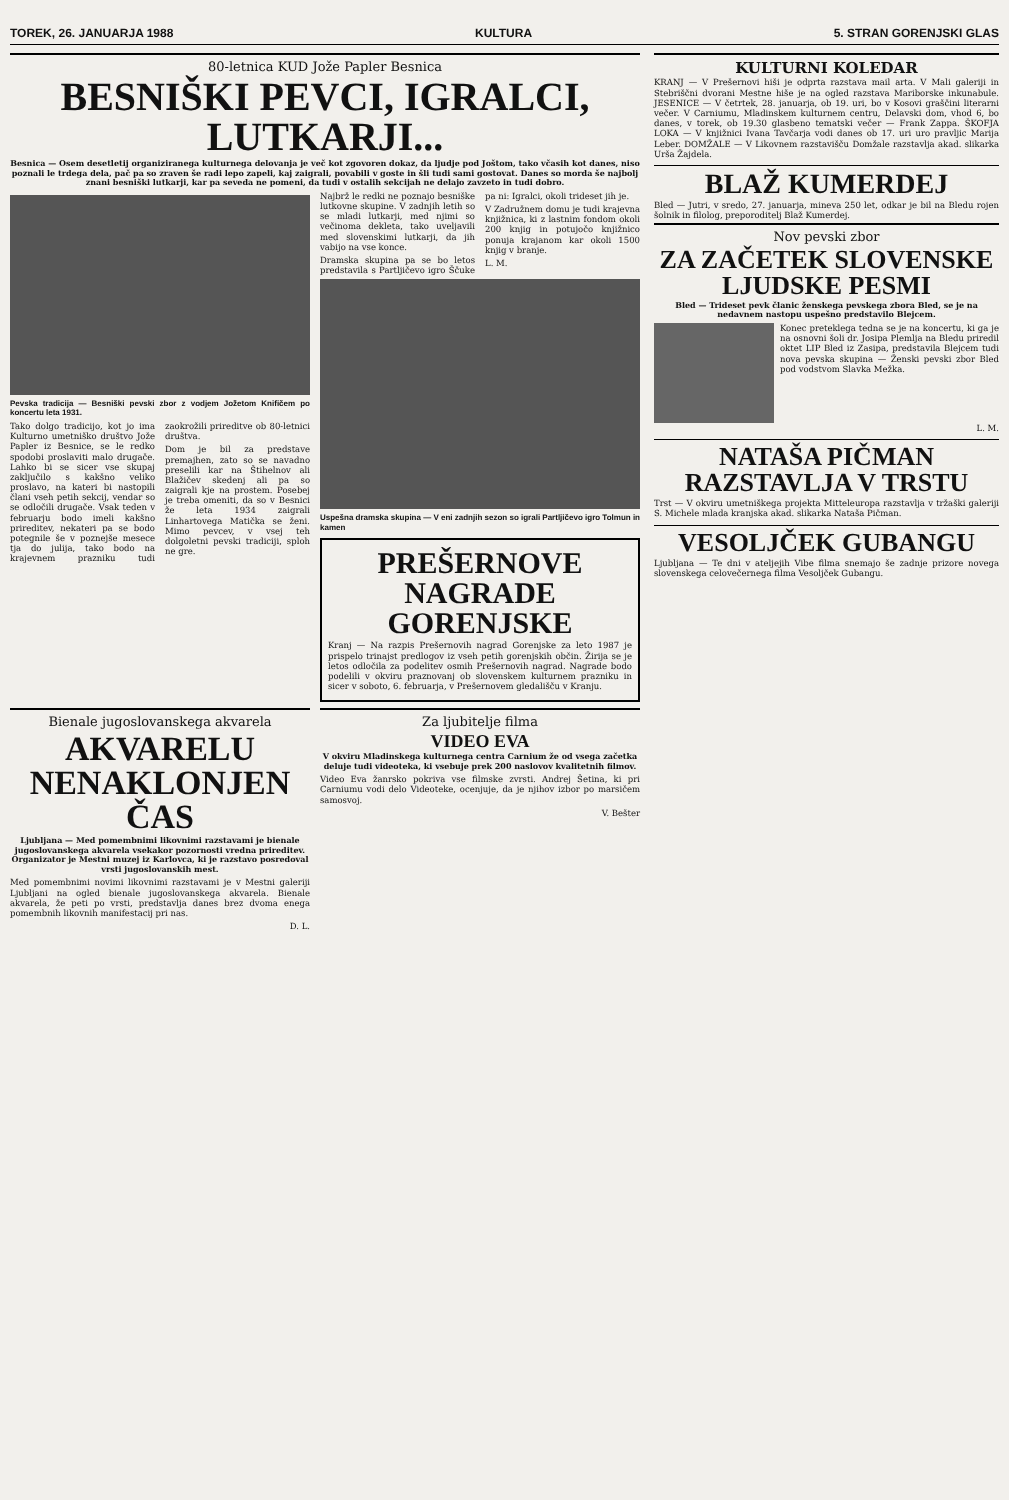TOREK, 26. JANUARJA 1988 KULTURA 5. STRAN GORENJSKI GLAS
80-letnica KUD Jože Papler Besnica
BESNIŠKI PEVCI, IGRALCI, LUTKARJI...
Besnica — Osem desetletij organiziranega kulturnega delovanja je več kot zgovoren dokaz, da ljudje pod Joštom, tako včasih kot danes, niso poznali le trdega dela, pač pa so zraven še radi lepo zapeli, kaj zaigrali, povabili v goste in šli tudi sami gostovat. Danes so morda še najbolj znani besniški lutkarji, kar pa seveda ne pomeni, da tudi v ostalih sekcijah ne delajo zavzeto in tudi dobro.
Pevska tradicija — Besniški pevski zbor z vodjem Jožetom Knifičem po koncertu leta 1931.
Tako dolgo tradicijo, kot jo ima Kulturno umetniško društvo Jože Papler iz Besnice, se le redko spodobi proslaviti malo drugače. Lahko bi se sicer vse skupaj zaključilo s kakšno veliko proslavo, na kateri bi nastopili člani vseh petih sekcij, vendar so se odločili drugače. Vsak teden v februarju bodo imeli kakšno prireditev, nekateri pa se bodo potegnile še v poznejše mesece tja do julija, tako bodo na krajevnem prazniku tudi zaokrožili prireditve ob 80-letnici društva.
Dom je bil za predstave premajhen, zato so se navadno preselili kar na Štihelnov ali Blažičev skedenj ali pa so zaigrali kje na prostem. Posebej je treba omeniti, da so v Besnici že leta 1934 zaigrali Linhartovega Matička se ženi. Mimo pevcev, v vsej teh dolgoletni pevski tradiciji, sploh ne gre.
Najbrž le redki ne poznajo besniške lutkovne skupine. V zadnjih letih so se mladi lutkarji, med njimi so večinoma dekleta, tako uveljavili med slovenskimi lutkarji, da jih vabijo na vse konce.
Dramska skupina pa se bo letos predstavila s Partljičevo igro Ščuke pa ni: Igralci, okoli trideset jih je.
V Zadružnem domu je tudi krajevna knjižnica, ki z lastnim fondom okoli 200 knjig in potujočo knjižnico ponuja krajanom kar okoli 1500 knjig v branje.
L. M.
Uspešna dramska skupina — V eni zadnjih sezon so igrali Partljičevo igro Tolmun in kamen
PREŠERNOVE NAGRADE GORENJSKE
Kranj — Na razpis Prešernovih nagrad Gorenjske za leto 1987 je prispelo trinajst predlogov iz vseh petih gorenjskih občin. Žirija se je letos odločila za podelitev osmih Prešernovih nagrad. Nagrade bodo podelili v okviru praznovanj ob slovenskem kulturnem prazniku in sicer v soboto, 6. februarja, v Prešernovem gledališču v Kranju.
Bienale jugoslovanskega akvarela
AKVARELU NENAKLONJEN ČAS
Ljubljana — Med pomembnimi likovnimi razstavami je bienale jugoslovanskega akvarela vsekakor pozornosti vredna prireditev. Organizator je Mestni muzej iz Karlovca, ki je razstavo posredoval vrsti jugoslovanskih mest.
Med pomembnimi novimi likovnimi razstavami je v Mestni galeriji Ljubljani na ogled bienale jugoslovanskega akvarela. Bienale akvarela, že peti po vrsti, predstavlja danes brez dvoma enega pomembnih likovnih manifestacij pri nas.
D. L.
Za ljubitelje filma
VIDEO EVA
V okviru Mladinskega kulturnega centra Carnium že od vsega začetka deluje tudi videoteka, ki vsebuje prek 200 naslovov kvalitetnih filmov.
Video Eva žanrsko pokriva vse filmske zvrsti. Andrej Šetina, ki pri Carniumu vodi delo Videoteke, ocenjuje, da je njihov izbor po marsičem samosvoj.
V. Bešter
KULTURNI KOLEDAR
KRANJ — V Prešernovi hiši je odprta razstava mail arta. V Mali galeriji in Stebriščni dvorani Mestne hiše je na ogled razstava Mariborske inkunabule. JESENICE — V četrtek, 28. januarja, ob 19. uri, bo v Kosovi graščini literarni večer. V Carniumu, Mladinskem kulturnem centru, Delavski dom, vhod 6, bo danes, v torek, ob 19.30 glasbeno tematski večer — Frank Zappa. ŠKOFJA LOKA — V knjižnici Ivana Tavčarja vodi danes ob 17. uri uro pravljic Marija Leber. DOMŽALE — V Likovnem razstavišču Domžale razstavlja akad. slikarka Urša Žajdela.
BLAŽ KUMERDEJ
Bled — Jutri, v sredo, 27. januarja, mineva 250 let, odkar je bil na Bledu rojen šolnik in filolog, preporoditelj Blaž Kumerdej.
Nov pevski zbor
ZA ZAČETEK SLOVENSKE LJUDSKE PESMI
Bled — Trideset pevk članic ženskega pevskega zbora Bled, se je na nedavnem nastopu uspešno predstavilo Blejcem.
Konec preteklega tedna se je na koncertu, ki ga je na osnovni šoli dr. Josipa Plemlja na Bledu priredil oktet LIP Bled iz Zasipa, predstavila Blejcem tudi nova pevska skupina — Ženski pevski zbor Bled pod vodstvom Slavka Mežka.
L. M.
NATAŠA PIČMAN RAZSTAVLJA V TRSTU
Trst — V okviru umetniškega projekta Mitteleuropa razstavlja v tržaški galeriji S. Michele mlada kranjska akad. slikarka Nataša Pičman.
VESOLJČEK GUBANGU
Ljubljana — Te dni v ateljejih Vibe filma snemajo še zadnje prizore novega slovenskega celovečernega filma Vesoljček Gubangu.